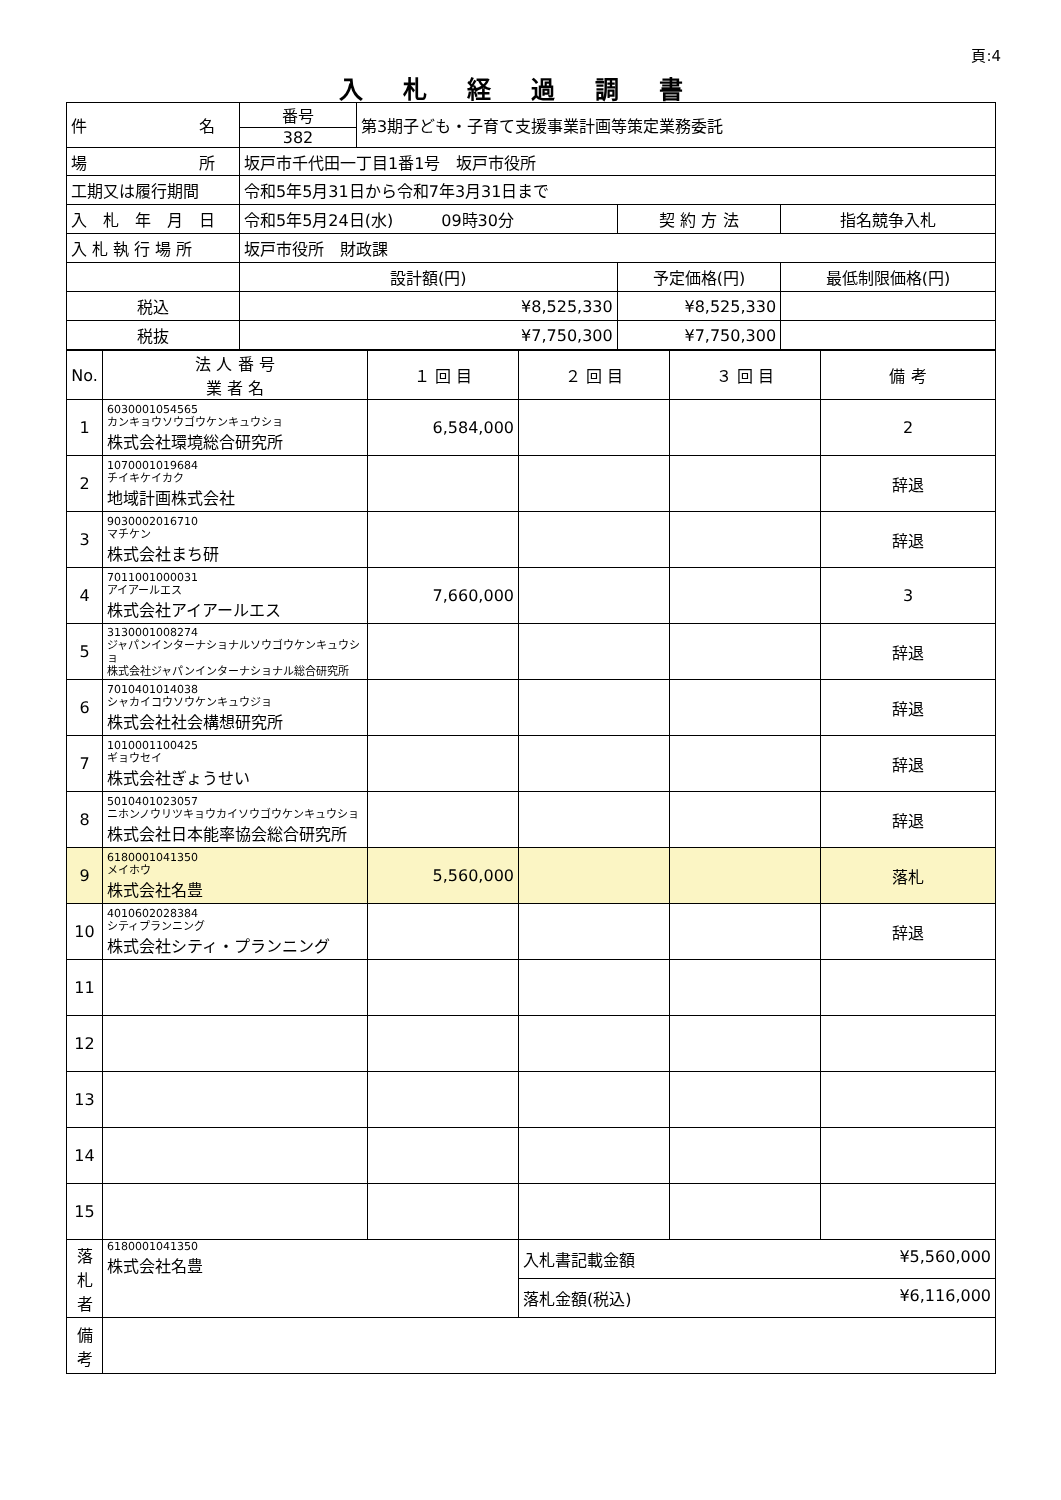頁:4
入札経過調書
| 件 名 | 番号 382 | 第3期子ども・子育て支援事業計画等策定業務委託 | | |
| 場 所 | 坂戸市千代田一丁目1番1号 坂戸市役所 | | | |
| 工期又は履行期間 | 令和5年5月31日から令和7年3月31日まで | | | |
| 入 札 年 月 日 | 令和5年5月24日(水) 09時30分 | | 契 約 方 法 | 指名競争入札 |
| 入 札 執 行 場 所 | 坂戸市役所 財政課 | | | |
| | 設計額(円) | | 予定価格(円) | 最低制限価格(円) |
| 税込 | ¥8,525,330 | | ¥8,525,330 | |
| 税抜 | ¥7,750,300 | | ¥7,750,300 | |
| No. | 法 人 番 号 業 者 名 | １ 回 目 | ２ 回 目 | ３ 回 目 | 備 考 |
| --- | --- | --- | --- | --- | --- |
| 1 | 6030001054565 カンキョウソウゴウケンキュウショ 株式会社環境総合研究所 | 6,584,000 | | | 2 |
| 2 | 1070001019684 チイキケイカク 地域計画株式会社 | | | | 辞退 |
| 3 | 9030002016710 マチケン 株式会社まち研 | | | | 辞退 |
| 4 | 7011001000031 アイアールエス 株式会社アイアールエス | 7,660,000 | | | 3 |
| 5 | 3130001008274 ジャパンインターナショナルソウゴウケンキュウショ 株式会社ジャパンインターナショナル総合研究所 | | | | 辞退 |
| 6 | 7010401014038 シャカイコウソウケンキュウジョ 株式会社社会構想研究所 | | | | 辞退 |
| 7 | 1010001100425 ギョウセイ 株式会社ぎょうせい | | | | 辞退 |
| 8 | 5010401023057 ニホンノウリツキョウカイソウゴウケンキュウショ 株式会社日本能率協会総合研究所 | | | | 辞退 |
| 9 | 6180001041350 メイホウ 株式会社名豊 | 5,560,000 | | | 落札 |
| 10 | 4010602028384 シティプランニング 株式会社シティ・プランニング | | | | 辞退 |
| 11 | | | | | |
| 12 | | | | | |
| 13 | | | | | |
| 14 | | | | | |
| 15 | | | | | |
| 落 札 者 | 6180001041350 株式会社名豊 | | 入札書記載金額 ¥5,560,000 | | |
| | | | 落札金額(税込) ¥6,116,000 | | |
| 備 考 | | | | | |